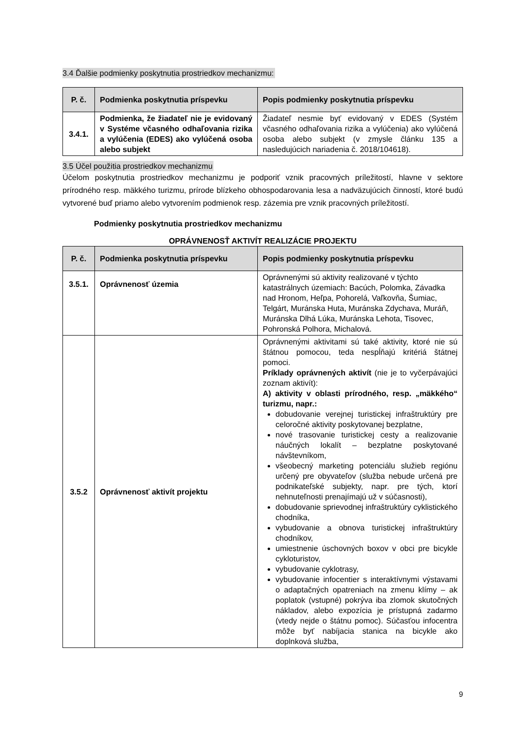3.4 Ďalšie podmienky poskytnutia prostriedkov mechanizmu:
| P. č. | Podmienka poskytnutia príspevku | Popis podmienky poskytnutia príspevku |
| --- | --- | --- |
| 3.4.1. | Podmienka, že žiadateľ nie je evidovaný v Systéme včasného odhaľovania rizika a vylúčenia (EDES) ako vylúčená osoba alebo subjekt | Žiadateľ nesmie byť evidovaný v EDES (Systém včasného odhaľovania rizika a vylúčenia) ako vylúčená osoba alebo subjekt (v zmysle článku 135 a nasledujúcich nariadenia č. 2018/104618). |
3.5 Účel použitia prostriedkov mechanizmu
Účelom poskytnutia prostriedkov mechanizmu je podporiť vznik pracovných príležitostí, hlavne v sektore prírodného resp. mäkkého turizmu, prírode blízkeho obhospodarovania lesa a nadväzujúcich činností, ktoré budú vytvorené buď priamo alebo vytvorením podmienok resp. zázemia pre vznik pracovných príležitostí.
Podmienky poskytnutia prostriedkov mechanizmu
OPRÁVNENOSŤ AKTIVÍT REALIZÁCIE PROJEKTU
| P. č. | Podmienka poskytnutia príspevku | Popis podmienky poskytnutia príspevku |
| --- | --- | --- |
| 3.5.1. | Oprávnenosť územia | Oprávnenými sú aktivity realizované v týchto katastrálnych územiach: Bacúch, Polomka, Závadka nad Hronom, Heľpa, Pohorelá, Vaľkovňa, Šumiac, Telgárt, Muránska Huta, Muránska Zdychava, Muráň, Muránska Dlhá Lúka, Muránska Lehota, Tisovec, Pohronská Polhora, Michalová. |
| 3.5.2 | Oprávnenosť aktivít projektu | Oprávnenými aktivitami sú také aktivity, ktoré nie sú štátnou pomocou, teda nespĺňajú kritériá štátnej pomoci. Príklady oprávnených aktivít (nie je to vyčerpávajúci zoznam aktivít): A) aktivity v oblasti prírodného, resp. „mäkkého“ turizmu, napr.: dobudovanie verejnej turistickej infraštruktúry pre celoročné aktivity poskytovanej bezplatne, nové trasovanie turistickej cesty a realizovanie náučných lokalít – bezplatne poskytované návštevníkom, všeobecný marketing potenciálu služieb regiónu určený pre obyvateľov (služba nebude určená pre podnikateľské subjekty, napr. pre tých, ktorí nehnuteľnosti prenajímajú už v súčasnosti), dobudovanie sprievodnej infraštruktúry cyklistického chodníka, vybudovanie a obnova turistickej infraštruktúry chodníkov, umiestnenie úschovných boxov v obci pre bicykle cykloturistov, vybudovanie cyklotrasy, vybudovanie infocentier s interaktívnymi výstavami o adaptačných opatreniach na zmenu klímy – ak poplatok (vstupné) pokrýva iba zlomok skutočných nákladov, alebo expozícia je prístupná zadarmo (vtedy nejde o štátnu pomoc). Súčasťou infocentra môže byť nabíjacia stanica na bicykle ako doplnková služba, |
9